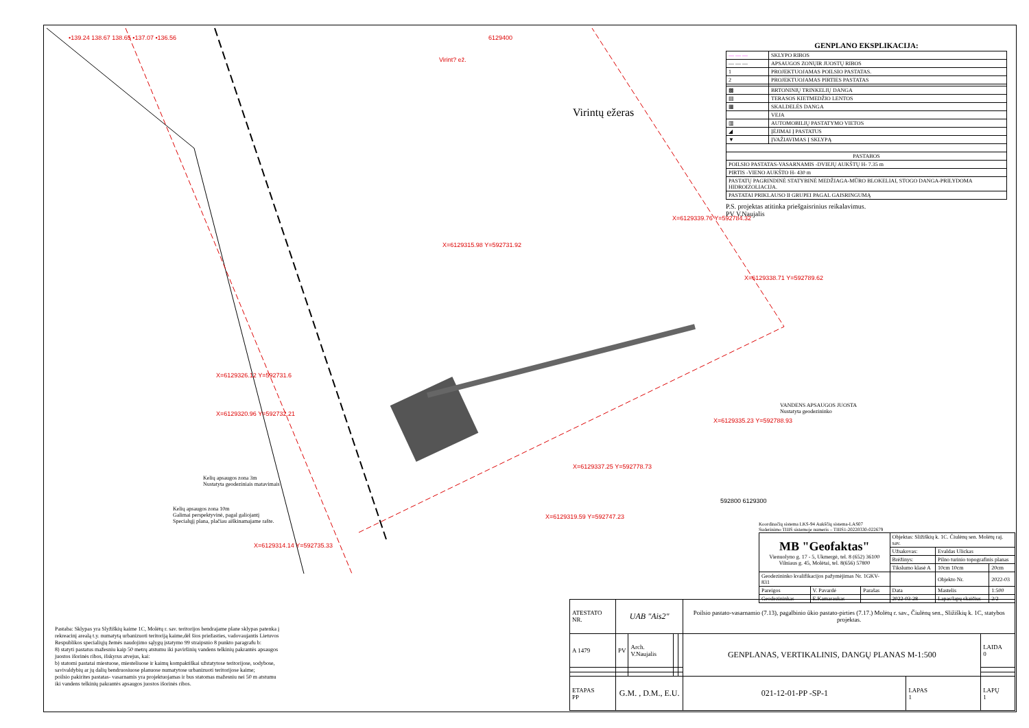Virintų ežeras
•139.24 138.67 138.65 •137.07 •136.56
6129400
Virint? ež.
X=6129315.98 Y=592731.92
X=6129339.76 Y=592784.32
X=6129326.12 Y=592731.6
X=6129320.96 Y=592732.21
X=6129314.14 Y=592735.33
X=6129337.25 Y=592778.73
X=6129319.59 Y=592747.23
X=6129335.23 Y=592788.93
X=6129338.71 Y=592789.62
VANDENS APSAUGOS JUOSTA
Nustatyta geodezininko
Kelių apsaugos zona 3m
Nustatyta geodeziniais matavimais
Kelių apsaugos zona 10m
Galimai perspektyvinė, pagal galiojantį
Specialųjį plana, plačiau aiškinamajame rašte.
592800 6129300
GENPLANO EKSPLIKACIJA:
| — — — | SKLYPO RIBOS |
| — — — | APSAUGOS ZONŲIR JUOSTŲ RIBOS |
| 1 | PROJEKTUOJAMAS POILSIO PASTATAS. |
| 2 | PROJEKTUOJAMAS PIRTIES PASTATAS |
| ▩ | BRTONINIŲ TRINKELIŲ DANGA |
| ▤ | TERASOS KIETMEDŽIO LENTOS |
| ▦ | SKALDELĖS DANGA |
| | VEJA |
| ▥ | AUTOMOBILIŲ PASTATYMO VIETOS |
| ◢ | ĮĖJIMAI Į PASTATUS |
| ▼ | ĮVAŽIAVIMAS Į SKLYPĄ |
| PASTABOS | |
| POILSIO PASTATAS-VASARNAMIS -DVIEJŲ AUKŠTŲ H- 7.35 m | |
| PIRTIS -VIENO AUKŠTO H- 430 m | |
| PASTATŲ PAGRINDINĖ STATYBINĖ MEDŽIAGA-MŪRO BLOKELIAI, STOGO DANGA-PRILYDOMA HIDROIZOLIACIJA. | |
| PASTATAI PRIKLAUSO II GRUPEI PAGAL GAISRINGUMĄ | |
P.S. projektas atitinka priešgaisrinius reikalavimus.
PV V.Naujalis
Koordinačių sistema LKS-94 Aukščių sistema-LAS07
Suderinimo TIIIS sistemoje numeris – TIIIS1-20220330-022679
| MB "Geofaktas" Vienuolyno g. 17 - 5, Ukmergė, tel. 8 (652) 36100 Vilniaus g. 45, Molėtai, tel. 8(656) 57800 | | | Objektas: Sližiškių k. 1C. Čiulėnų sen. Molėtų raj. sav. | | |
| | | | Užsakovas: | Evaldas Ulickas | |
| | | | Brėžinys: | Pilno turinio topografinis planas | |
| | | | Tikslumo klasė A | 10cm 10cm | 20cm |
| Geodezininko kvalifikacijos pažymėjimas Nr. 1GKV-831 | | | | Objekto Nr. | 2022-03 |
| Pareigos | V. Pavardė | Parašas | Data | Mastelis | 1:500 |
| Geodezininkas | E.Kamaraukas | | 2022-03-28 | Lapas/lapų skaičius | 2/2 |
Pastaba: Sklypas yra Slyžiškių kaime 1C, Molėtų r. sav. teritorijos bendrajame plane sklypas patenka į rekreacinį arealą t.y. numatytą urbanizuoti teritoriją kaime,dėl šios priežasties, vadovaujantis Lietuvos Respublikos specialiųjų žemės naudojimo sąlygų įstatymo 99 straipsnio 8 punkto paragrafu b:
8) statyti pastatus mažesniu kaip 50 metrų atstumu iki paviršinių vandens telkinių pakrantės apsaugos juostos išorinės ribos, išskyrus atvejus, kai:
b) statomi pastatai miestuose, miesteliuose ir kaimų kompaktiškai užstatytose teritorijose, sodybose, savivaldybių ar jų dalių bendruosiuose planuose numatytose urbanizuoti teritorijose kaime;
poilsio pakirites pastatas- vasarnamis yra projektuojamas ir bus statomas mažesniu nei 50 m atstumu iki vandens telkinių pakrantės apsaugos juostos išorinės ribos.
| ATESTATO NR. | UAB "Ais2" | | | | Poilsio pastato-vasarnamio (7.13), pagalbinio ūkio pastato-pirties (7.17.) Molėtų r. sav., Čiulėnų sen., Sližiškių k. 1C, statybos projektas. | | |
| A 1479 | PV | Arch. V.Naujalis | | | GENPLANAS, VERTIKALINIS, DANGŲ PLANAS M-1:500 | | LAIDA 0 |
| ETAPAS PP | G.M. , D.M., E.U. | | | | 021-12-01-PP -SP-1 | LAPAS 1 | LAPŲ 1 |